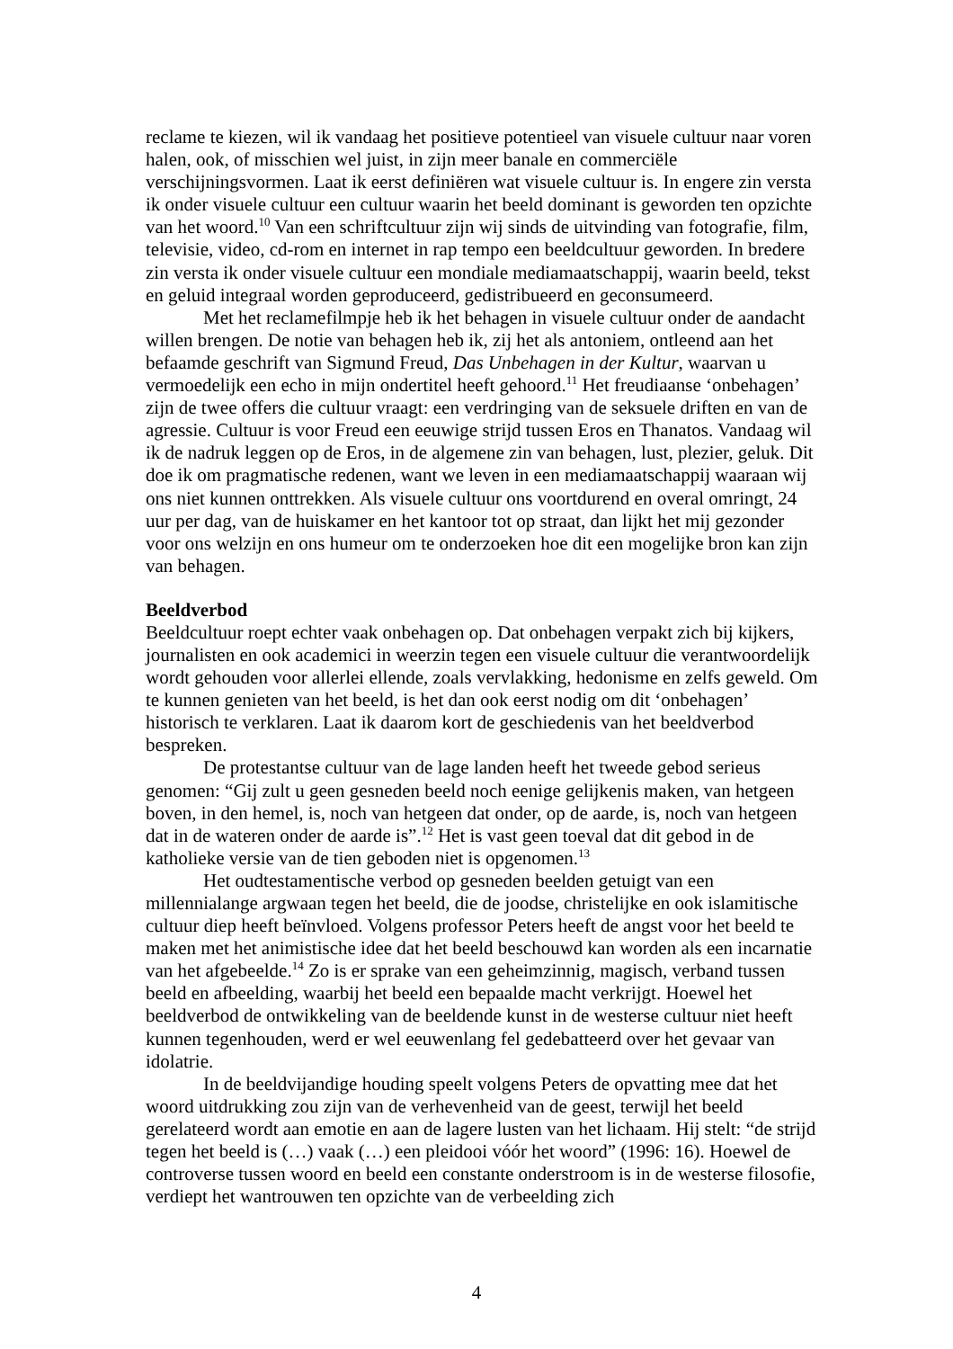reclame te kiezen, wil ik vandaag het positieve potentieel van visuele cultuur naar voren halen, ook, of misschien wel juist, in zijn meer banale en commerciële verschijningsvormen. Laat ik eerst definiëren wat visuele cultuur is. In engere zin versta ik onder visuele cultuur een cultuur waarin het beeld dominant is geworden ten opzichte van het woord.<sup>10</sup> Van een schriftcultuur zijn wij sinds de uitvinding van fotografie, film, televisie, video, cd-rom en internet in rap tempo een beeldcultuur geworden. In bredere zin versta ik onder visuele cultuur een mondiale mediamaatschappij, waarin beeld, tekst en geluid integraal worden geproduceerd, gedistribueerd en geconsumeerd.
Met het reclamefilmpje heb ik het behagen in visuele cultuur onder de aandacht willen brengen. De notie van behagen heb ik, zij het als antoniem, ontleend aan het befaamde geschrift van Sigmund Freud, Das Unbehagen in der Kultur, waarvan u vermoedelijk een echo in mijn ondertitel heeft gehoord.<sup>11</sup> Het freudiaanse ‘onbehagen’ zijn de twee offers die cultuur vraagt: een verdringing van de seksuele driften en van de agressie. Cultuur is voor Freud een eeuwige strijd tussen Eros en Thanatos. Vandaag wil ik de nadruk leggen op de Eros, in de algemene zin van behagen, lust, plezier, geluk. Dit doe ik om pragmatische redenen, want we leven in een mediamaatschappij waaraan wij ons niet kunnen onttrekken. Als visuele cultuur ons voortdurend en overal omringt, 24 uur per dag, van de huiskamer en het kantoor tot op straat, dan lijkt het mij gezonder voor ons welzijn en ons humeur om te onderzoeken hoe dit een mogelijke bron kan zijn van behagen.
Beeldverbod
Beeldcultuur roept echter vaak onbehagen op. Dat onbehagen verpakt zich bij kijkers, journalisten en ook academici in weerzin tegen een visuele cultuur die verantwoordelijk wordt gehouden voor allerlei ellende, zoals vervlakking, hedonisme en zelfs geweld. Om te kunnen genieten van het beeld, is het dan ook eerst nodig om dit ‘onbehagen’ historisch te verklaren. Laat ik daarom kort de geschiedenis van het beeldverbod bespreken.
De protestantse cultuur van de lage landen heeft het tweede gebod serieus genomen: “Gij zult u geen gesneden beeld noch eenige gelijkenis maken, van hetgeen boven, in den hemel, is, noch van hetgeen dat onder, op de aarde, is, noch van hetgeen dat in de wateren onder de aarde is”.<sup>12</sup> Het is vast geen toeval dat dit gebod in de katholieke versie van de tien geboden niet is opgenomen.<sup>13</sup>
Het oudtestamentische verbod op gesneden beelden getuigt van een millennialange argwaan tegen het beeld, die de joodse, christelijke en ook islamitische cultuur diep heeft beïnvloed. Volgens professor Peters heeft de angst voor het beeld te maken met het animistische idee dat het beeld beschouwd kan worden als een incarnatie van het afgebeelde.<sup>14</sup> Zo is er sprake van een geheimzinnig, magisch, verband tussen beeld en afbeelding, waarbij het beeld een bepaalde macht verkrijgt. Hoewel het beeldverbod de ontwikkeling van de beeldende kunst in de westerse cultuur niet heeft kunnen tegenhouden, werd er wel eeuwenlang fel gedebatteerd over het gevaar van idolatrie.
In de beeldvijandige houding speelt volgens Peters de opvatting mee dat het woord uitdrukking zou zijn van de verhevenheid van de geest, terwijl het beeld gerelateerd wordt aan emotie en aan de lagere lusten van het lichaam. Hij stelt: “de strijd tegen het beeld is (…) vaak (…) een pleidooi vóór het woord” (1996: 16). Hoewel de controverse tussen woord en beeld een constante onderstroom is in de westerse filosofie, verdiept het wantrouwen ten opzichte van de verbeelding zich
4